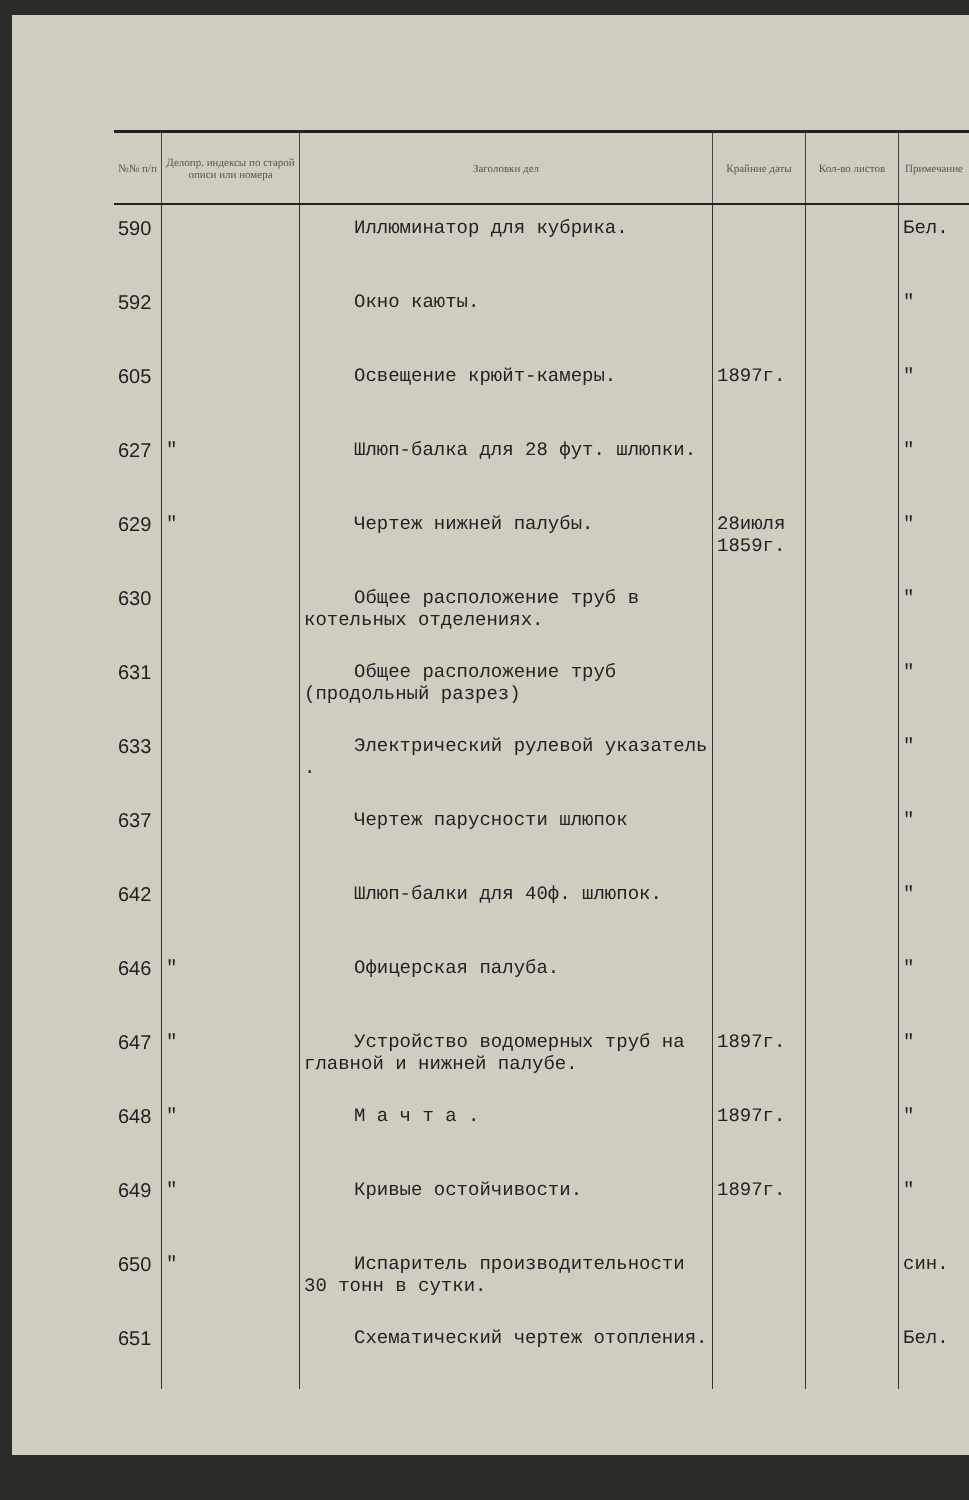| №№ п/п | Делопр. индексы по старой описи или номера | Заголовки дел | Крайние даты | Кол-во листов | Примечание |
| --- | --- | --- | --- | --- | --- |
| 590 | | Иллюминатор для кубрика. | | | Бел. |
| 592 | | Окно каюты. | | | " |
| 605 | | Освещение крюйт-камеры. | 1897г. | | " |
| 627 | " | Шлюп-балка для 28 фут. шлюпки. | | | " |
| 629 | " | Чертеж нижней палубы. | 28июля 1859г. | | " |
| 630 | | Общее расположение труб в котельных отделениях. | | | " |
| 631 | | Общее расположение труб (продольный разрез) | | | " |
| 633 | | Электрический рулевой указатель . | | | " |
| 637 | | Чертеж парусности шлюпок | | | " |
| 642 | | Шлюп-балки для 40ф. шлюпок. | | | " |
| 646 | " | Офицерская палуба. | | | " |
| 647 | " | Устройство водомерных труб на главной и нижней палубе. | 1897г. | | " |
| 648 | " | М а ч т а . | 1897г. | | " |
| 649 | " | Кривые остойчивости. | 1897г. | | " |
| 650 | " | Испаритель производительности 30 тонн в сутки. | | | син. |
| 651 | | Схематический чертеж отопления. | | | Бел. |